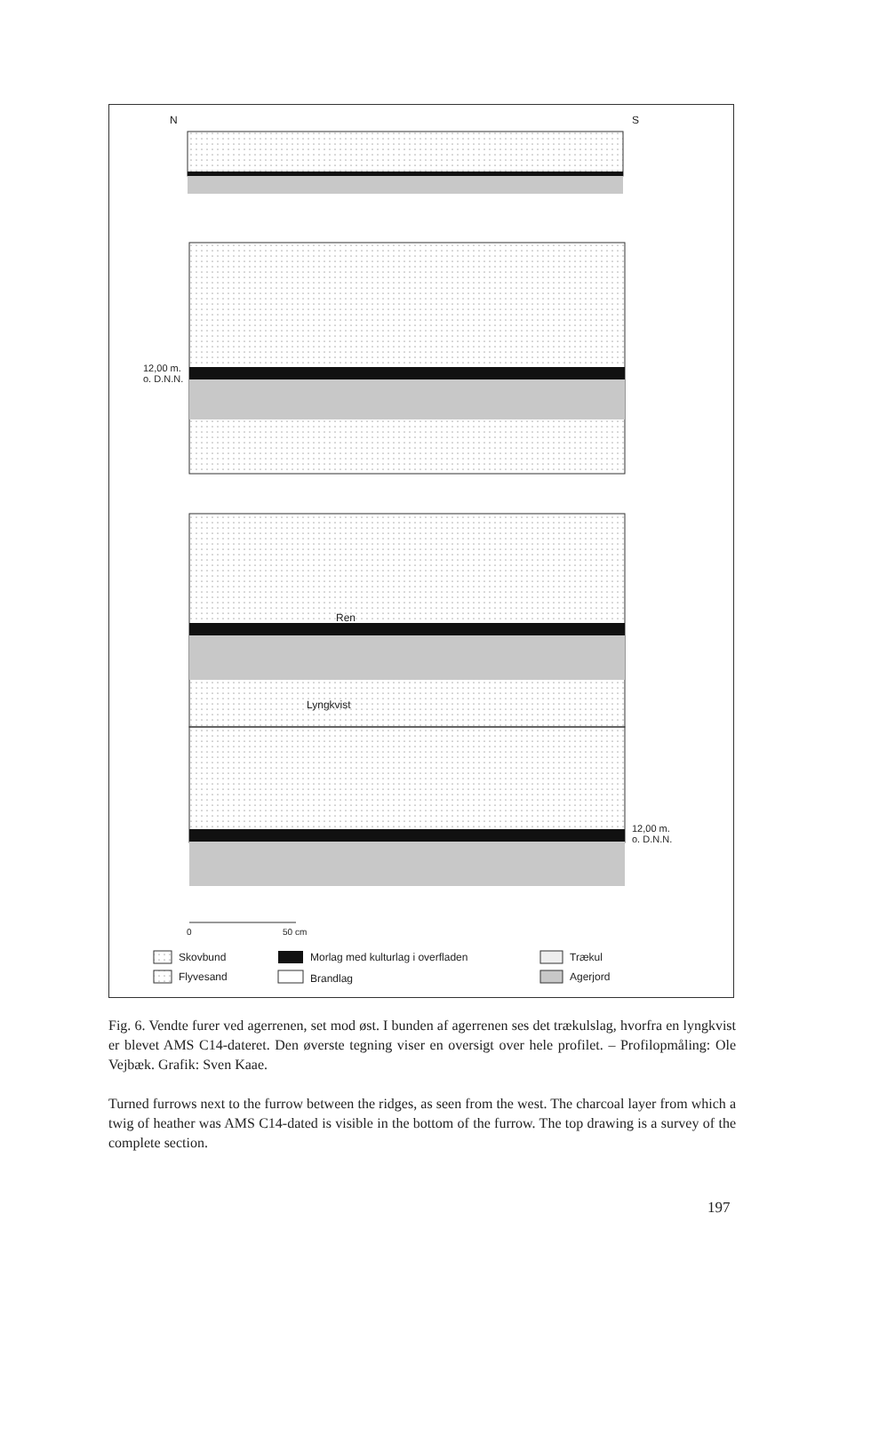N S
12,00 m.
o. D.N.N.
Ren
Lyngkvist
12,00 m.
o. D.N.N.
0 50 cm
Skovbund
Flyvesand
Morlag med kulturlag i overfladen
Brandlag
Trækul
Agerjord
Fig. 6. Vendte furer ved agerrenen, set mod øst. I bunden af agerrenen ses det trækulslag, hvorfra en lyngkvist er blevet AMS C14-dateret. Den øverste tegning viser en oversigt over hele profilet. – Profilopmåling: Ole Vejbæk. Grafik: Sven Kaae.
Turned furrows next to the furrow between the ridges, as seen from the west. The charcoal layer from which a twig of heather was AMS C14-dated is visible in the bottom of the furrow. The top drawing is a survey of the complete section.
197